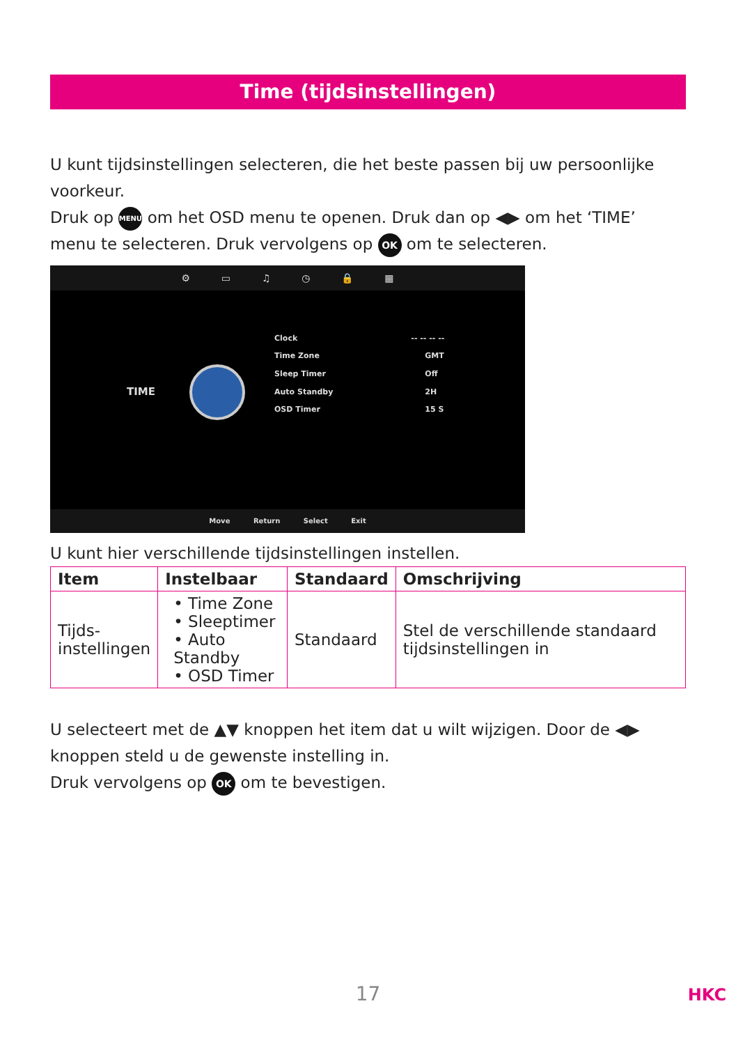Time (tijdsinstellingen)
U kunt tijdsinstellingen selecteren, die het beste passen bij uw persoonlijke voorkeur.
Druk op MENU om het OSD menu te openen. Druk dan op ◀▶ om het ‘TIME’ menu te selecteren. Druk vervolgens op OK om te selecteren.
⚙ ▭ ♫ ◷ 🔒 ▦
TIME
| Clock | -- -- -- -- |
| Time Zone | GMT |
| Sleep Timer | Off |
| Auto Standby | 2H |
| OSD Timer | 15 S |
Move Return Select Exit
U kunt hier verschillende tijdsinstellingen instellen.
| Item | Instelbaar | Standaard | Omschrijving |
| --- | --- | --- | --- |
| Tijds- instellingen | • Time Zone • Sleeptimer • Auto Standby • OSD Timer | Standaard | Stel de verschillende standaard tijdsinstellingen in |
U selecteert met de ▲▼ knoppen het item dat u wilt wijzigen. Door de ◀▶ knoppen steld u de gewenste instelling in.
Druk vervolgens op OK om te bevestigen.
17
HKC